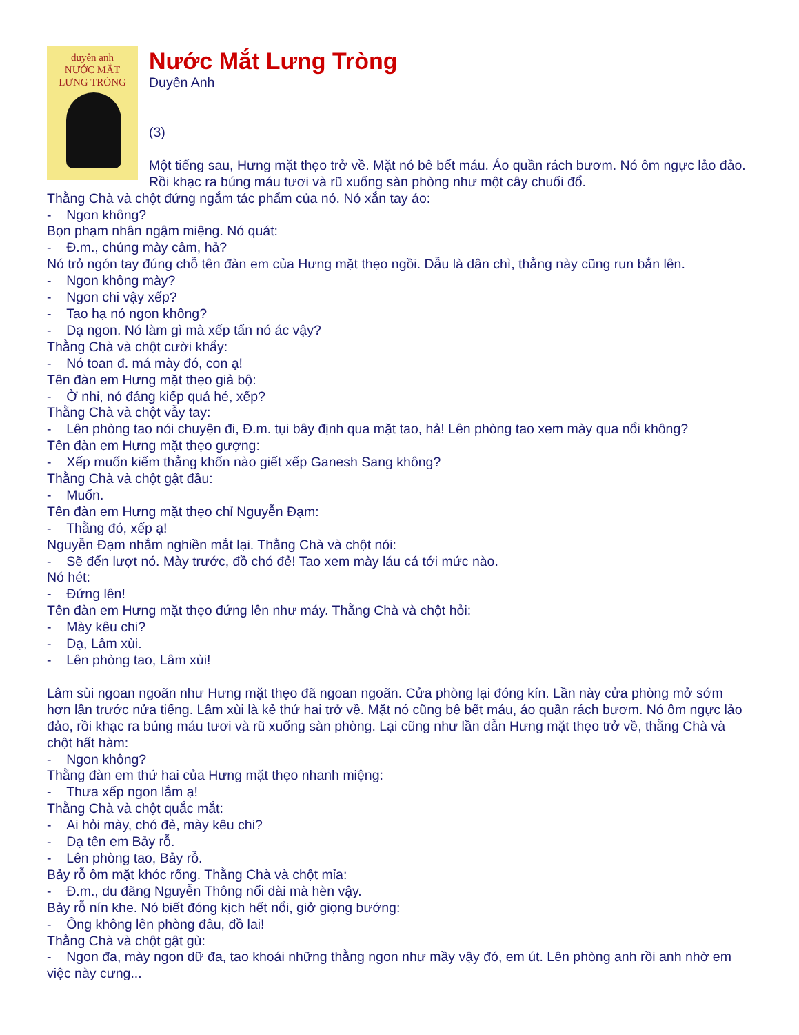duyên anh
NƯỚC MẮT
LƯNG TRÒNG
Nước Mắt Lưng Tròng
Duyên Anh
(3)
Một tiếng sau, Hưng mặt thẹo trở về. Mặt nó bê bết máu. Áo quần rách bươm. Nó ôm ngực lảo đảo. Rồi khạc ra búng máu tươi và rũ xuống sàn phòng như một cây chuối đổ.
Thằng Chà và chột đứng ngắm tác phẩm của nó. Nó xắn tay áo:
- Ngon không?
Bọn phạm nhân ngậm miệng. Nó quát:
- Đ.m., chúng mày câm, hả?
Nó trỏ ngón tay đúng chỗ tên đàn em của Hưng mặt thẹo ngồi. Dẫu là dân chì, thằng này cũng run bắn lên.
- Ngon không mày?
- Ngon chi vậy xếp?
- Tao hạ nó ngon không?
- Dạ ngon. Nó làm gì mà xếp tẩn nó ác vậy?
Thằng Chà và chột cười khẩy:
- Nó toan đ. má mày đó, con ạ!
Tên đàn em Hưng mặt thẹo giả bộ:
- Ờ nhỉ, nó đáng kiếp quá hé, xếp?
Thằng Chà và chột vẫy tay:
- Lên phòng tao nói chuyện đi, Đ.m. tụi bây định qua mặt tao, hả! Lên phòng tao xem mày qua nổi không?
Tên đàn em Hưng mặt thẹo gượng:
- Xếp muốn kiếm thằng khốn nào giết xếp Ganesh Sang không?
Thằng Chà và chột gật đầu:
- Muốn.
Tên đàn em Hưng mặt thẹo chỉ Nguyễn Đạm:
- Thằng đó, xếp ạ!
Nguyễn Đạm nhắm nghiền mắt lại. Thằng Chà và chột nói:
- Sẽ đến lượt nó. Mày trước, đồ chó đẻ! Tao xem mày láu cá tới mức nào.
Nó hét:
- Đứng lên!
Tên đàn em Hưng mặt thẹo đứng lên như máy. Thằng Chà và chột hỏi:
- Mày kêu chi?
- Dạ, Lâm xùi.
- Lên phòng tao, Lâm xùi!
Lâm sùi ngoan ngoãn như Hưng mặt thẹo đã ngoan ngoãn. Cửa phòng lại đóng kín. Lần này cửa phòng mở sớm hơn lần trước nửa tiếng. Lâm xùi là kẻ thứ hai trở về. Mặt nó cũng bê bết máu, áo quần rách bươm. Nó ôm ngực lảo đảo, rồi khạc ra búng máu tươi và rũ xuống sàn phòng. Lại cũng như lần dẫn Hưng mặt thẹo trở về, thằng Chà và chột hất hàm:
- Ngon không?
Thằng đàn em thứ hai của Hưng mặt thẹo nhanh miệng:
- Thưa xếp ngon lắm ạ!
Thằng Chà và chột quắc mắt:
- Ai hỏi mày, chó đẻ, mày kêu chi?
- Dạ tên em Bảy rỗ.
- Lên phòng tao, Bảy rỗ.
Bảy rỗ ôm mặt khóc rống. Thằng Chà và chột mỉa:
- Đ.m., du đãng Nguyễn Thông nối dài mà hèn vậy.
Bảy rỗ nín khe. Nó biết đóng kịch hết nổi, giở giọng bướng:
- Ông không lên phòng đâu, đồ lai!
Thằng Chà và chột gật gù:
- Ngon đa, mày ngon dữ đa, tao khoái những thằng ngon như mầy vậy đó, em út. Lên phòng anh rồi anh nhờ em việc này cưng...